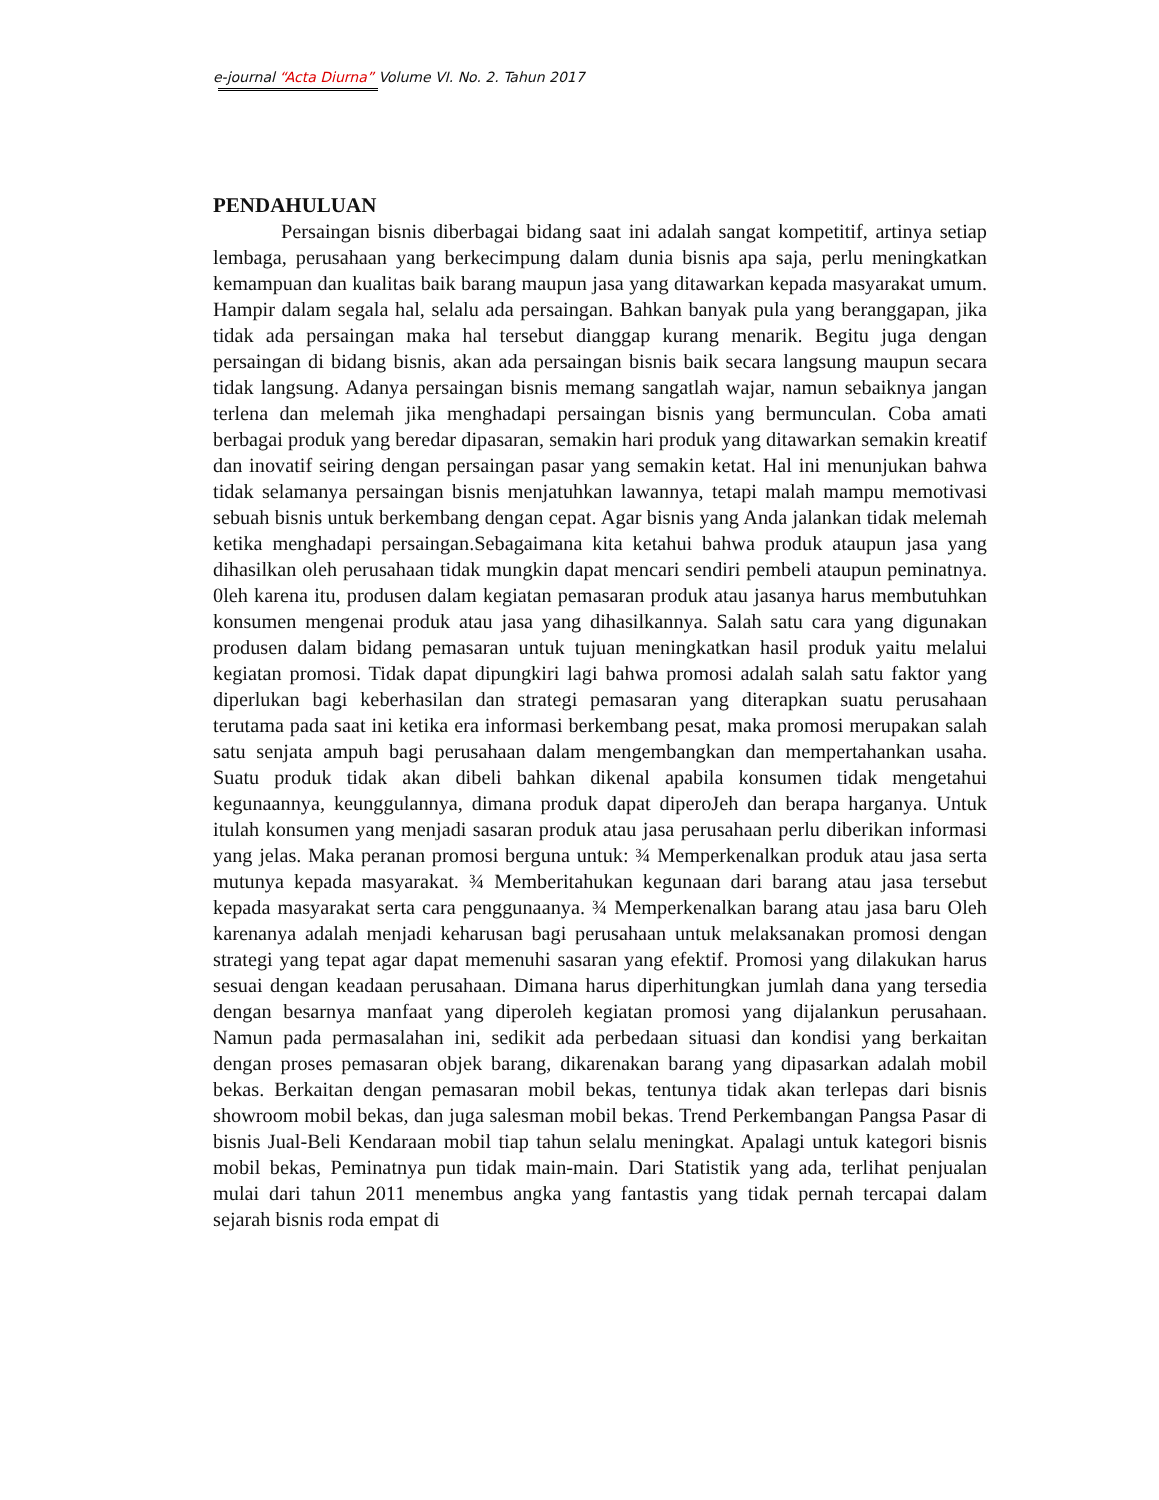e-journal “Acta Diurna” Volume VI. No. 2. Tahun 2017
PENDAHULUAN
Persaingan bisnis diberbagai bidang saat ini adalah sangat kompetitif, artinya setiap lembaga, perusahaan yang berkecimpung dalam dunia bisnis apa saja, perlu meningkatkan kemampuan dan kualitas baik barang maupun jasa yang ditawarkan kepada masyarakat umum. Hampir dalam segala hal, selalu ada persaingan. Bahkan banyak pula yang beranggapan, jika tidak ada persaingan maka hal tersebut dianggap kurang menarik. Begitu juga dengan persaingan di bidang bisnis, akan ada persaingan bisnis baik secara langsung maupun secara tidak langsung. Adanya persaingan bisnis memang sangatlah wajar, namun sebaiknya jangan terlena dan melemah jika menghadapi persaingan bisnis yang bermunculan. Coba amati berbagai produk yang beredar dipasaran, semakin hari produk yang ditawarkan semakin kreatif dan inovatif seiring dengan persaingan pasar yang semakin ketat. Hal ini menunjukan bahwa tidak selamanya persaingan bisnis menjatuhkan lawannya, tetapi malah mampu memotivasi sebuah bisnis untuk berkembang dengan cepat. Agar bisnis yang Anda jalankan tidak melemah ketika menghadapi persaingan.Sebagaimana kita ketahui bahwa produk ataupun jasa yang dihasilkan oleh perusahaan tidak mungkin dapat mencari sendiri pembeli ataupun peminatnya. 0leh karena itu, produsen dalam kegiatan pemasaran produk atau jasanya harus membutuhkan konsumen mengenai produk atau jasa yang dihasilkannya. Salah satu cara yang digunakan produsen dalam bidang pemasaran untuk tujuan meningkatkan hasil produk yaitu melalui kegiatan promosi. Tidak dapat dipungkiri lagi bahwa promosi adalah salah satu faktor yang diperlukan bagi keberhasilan dan strategi pemasaran yang diterapkan suatu perusahaan terutama pada saat ini ketika era informasi berkembang pesat, maka promosi merupakan salah satu senjata ampuh bagi perusahaan dalam mengembangkan dan mempertahankan usaha. Suatu produk tidak akan dibeli bahkan dikenal apabila konsumen tidak mengetahui kegunaannya, keunggulannya, dimana produk dapat diperoJeh dan berapa harganya. Untuk itulah konsumen yang menjadi sasaran produk atau jasa perusahaan perlu diberikan informasi yang jelas. Maka peranan promosi berguna untuk: ¾ Memperkenalkan produk atau jasa serta mutunya kepada masyarakat. ¾ Memberitahukan kegunaan dari barang atau jasa tersebut kepada masyarakat serta cara penggunaanya. ¾ Memperkenalkan barang atau jasa baru Oleh karenanya adalah menjadi keharusan bagi perusahaan untuk melaksanakan promosi dengan strategi yang tepat agar dapat memenuhi sasaran yang efektif. Promosi yang dilakukan harus sesuai dengan keadaan perusahaan. Dimana harus diperhitungkan jumlah dana yang tersedia dengan besarnya manfaat yang diperoleh kegiatan promosi yang dijalankun perusahaan. Namun pada permasalahan ini, sedikit ada perbedaan situasi dan kondisi yang berkaitan dengan proses pemasaran objek barang, dikarenakan barang yang dipasarkan adalah mobil bekas. Berkaitan dengan pemasaran mobil bekas, tentunya tidak akan terlepas dari bisnis showroom mobil bekas, dan juga salesman mobil bekas. Trend Perkembangan Pangsa Pasar di bisnis Jual-Beli Kendaraan mobil tiap tahun selalu meningkat. Apalagi untuk kategori bisnis mobil bekas, Peminatnya pun tidak main-main. Dari Statistik yang ada, terlihat penjualan mulai dari tahun 2011 menembus angka yang fantastis yang tidak pernah tercapai dalam sejarah bisnis roda empat di